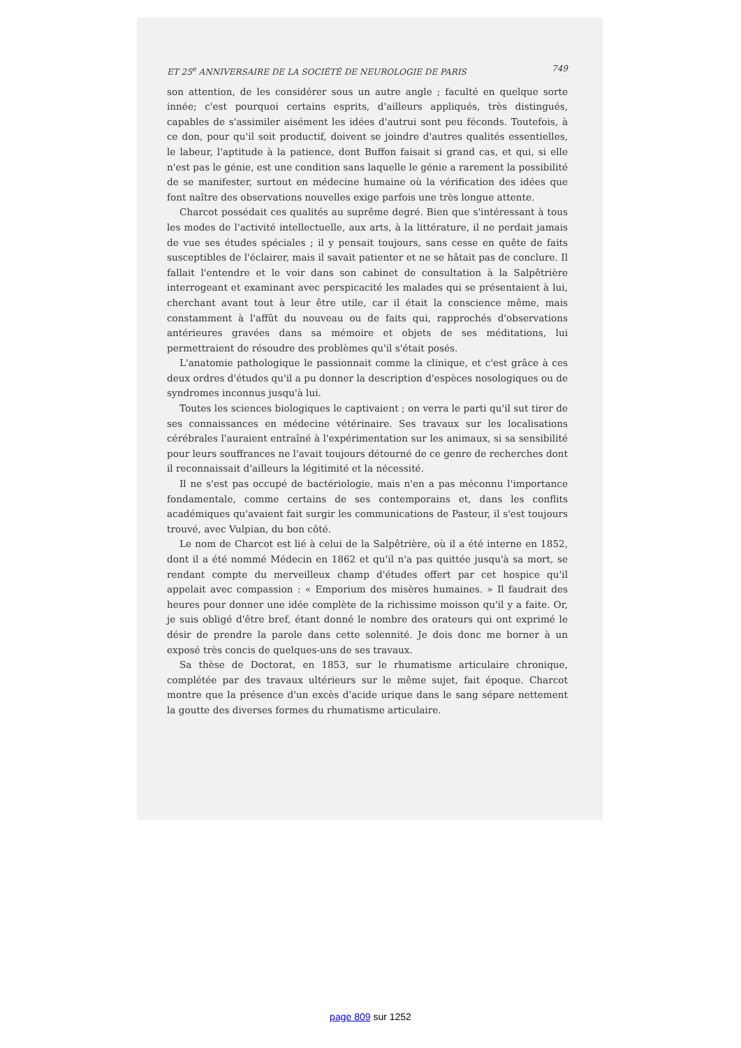ET 25<sup>e</sup> ANNIVERSAIRE DE LA SOCIÉTÉ DE NEUROLOGIE DE PARIS 749
son attention, de les considérer sous un autre angle ; faculté en quelque sorte innée; c'est pourquoi certains esprits, d'ailleurs appliqués, très distingués, capables de s'assimiler aisément les idées d'autrui sont peu féconds. Toutefois, à ce don, pour qu'il soit productif, doivent se joindre d'autres qualités essentielles, le labeur, l'aptitude à la patience, dont Buffon faisait si grand cas, et qui, si elle n'est pas le génie, est une condition sans laquelle le génie a rarement la possibilité de se manifester, surtout en médecine humaine où la vérification des idées que font naître des observations nouvelles exige parfois une très longue attente.
Charcot possédait ces qualités au suprême degré. Bien que s'intéressant à tous les modes de l'activité intellectuelle, aux arts, à la littérature, il ne perdait jamais de vue ses études spéciales ; il y pensait toujours, sans cesse en quête de faits susceptibles de l'éclairer, mais il savait patienter et ne se hâtait pas de conclure. Il fallait l'entendre et le voir dans son cabinet de consultation à la Salpêtrière interrogeant et examinant avec perspicacité les malades qui se présentaient à lui, cherchant avant tout à leur être utile, car il était la conscience même, mais constamment à l'affût du nouveau ou de faits qui, rapprochés d'observations antérieures gravées dans sa mémoire et objets de ses méditations, lui permettraient de résoudre des problèmes qu'il s'était posés.
L'anatomie pathologique le passionnait comme la clinique, et c'est grâce à ces deux ordres d'études qu'il a pu donner la description d'espèces nosologiques ou de syndromes inconnus jusqu'à lui.
Toutes les sciences biologiques le captivaient ; on verra le parti qu'il sut tirer de ses connaissances en médecine vétérinaire. Ses travaux sur les localisations cérébrales l'auraient entraîné à l'expérimentation sur les animaux, si sa sensibilité pour leurs souffrances ne l'avait toujours détourné de ce genre de recherches dont il reconnaissait d'ailleurs la légitimité et la nécessité.
Il ne s'est pas occupé de bactériologie, mais n'en a pas méconnu l'importance fondamentale, comme certains de ses contemporains et, dans les conflits académiques qu'avaient fait surgir les communications de Pasteur, il s'est toujours trouvé, avec Vulpian, du bon côté.
Le nom de Charcot est lié à celui de la Salpêtrière, où il a été interne en 1852, dont il a été nommé Médecin en 1862 et qu'il n'a pas quittée jusqu'à sa mort, se rendant compte du merveilleux champ d'études offert par cet hospice qu'il appelait avec compassion : « Emporium des misères humaines. » Il faudrait des heures pour donner une idée complète de la richissime moisson qu'il y a faite. Or, je suis obligé d'être bref, étant donné le nombre des orateurs qui ont exprimé le désir de prendre la parole dans cette solennité. Je dois donc me borner à un exposé très concis de quelques-uns de ses travaux.
Sa thèse de Doctorat, en 1853, sur le rhumatisme articulaire chronique, complétée par des travaux ultérieurs sur le même sujet, fait époque. Charcot montre que la présence d'un excès d'acide urique dans le sang sépare nettement la goutte des diverses formes du rhumatisme articulaire.
page 809 sur 1252